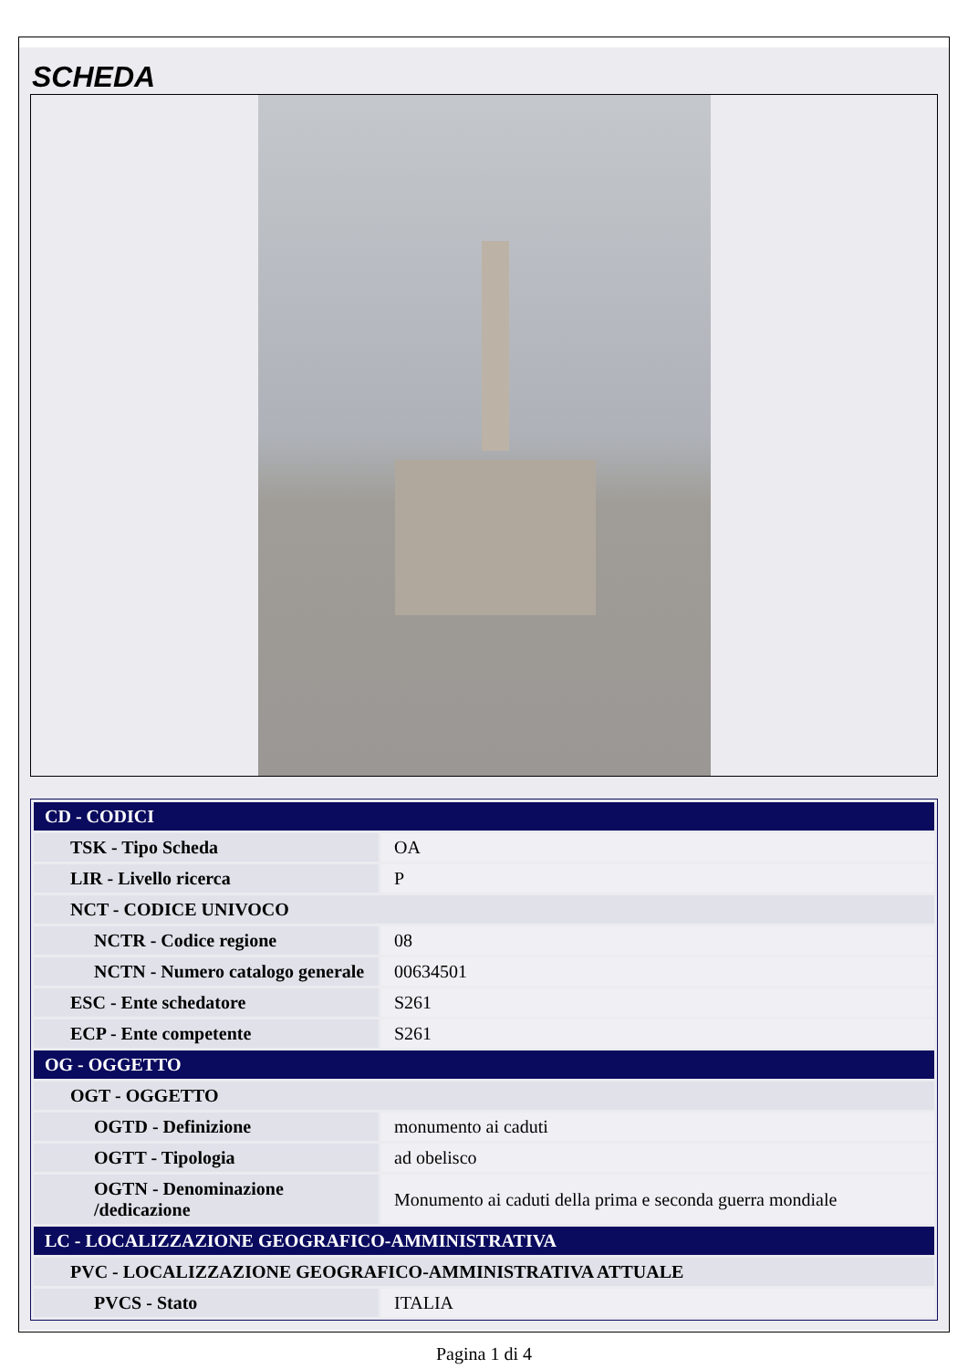SCHEDA
| CD - CODICI | |
| TSK - Tipo Scheda | OA |
| LIR - Livello ricerca | P |
| NCT - CODICE UNIVOCO | |
| NCTR - Codice regione | 08 |
| NCTN - Numero catalogo generale | 00634501 |
| ESC - Ente schedatore | S261 |
| ECP - Ente competente | S261 |
| OG - OGGETTO | |
| OGT - OGGETTO | |
| OGTD - Definizione | monumento ai caduti |
| OGTT - Tipologia | ad obelisco |
| OGTN - Denominazione /dedicazione | Monumento ai caduti della prima e seconda guerra mondiale |
| LC - LOCALIZZAZIONE GEOGRAFICO-AMMINISTRATIVA | |
| PVC - LOCALIZZAZIONE GEOGRAFICO-AMMINISTRATIVA ATTUALE | |
| PVCS - Stato | ITALIA |
Pagina 1 di 4